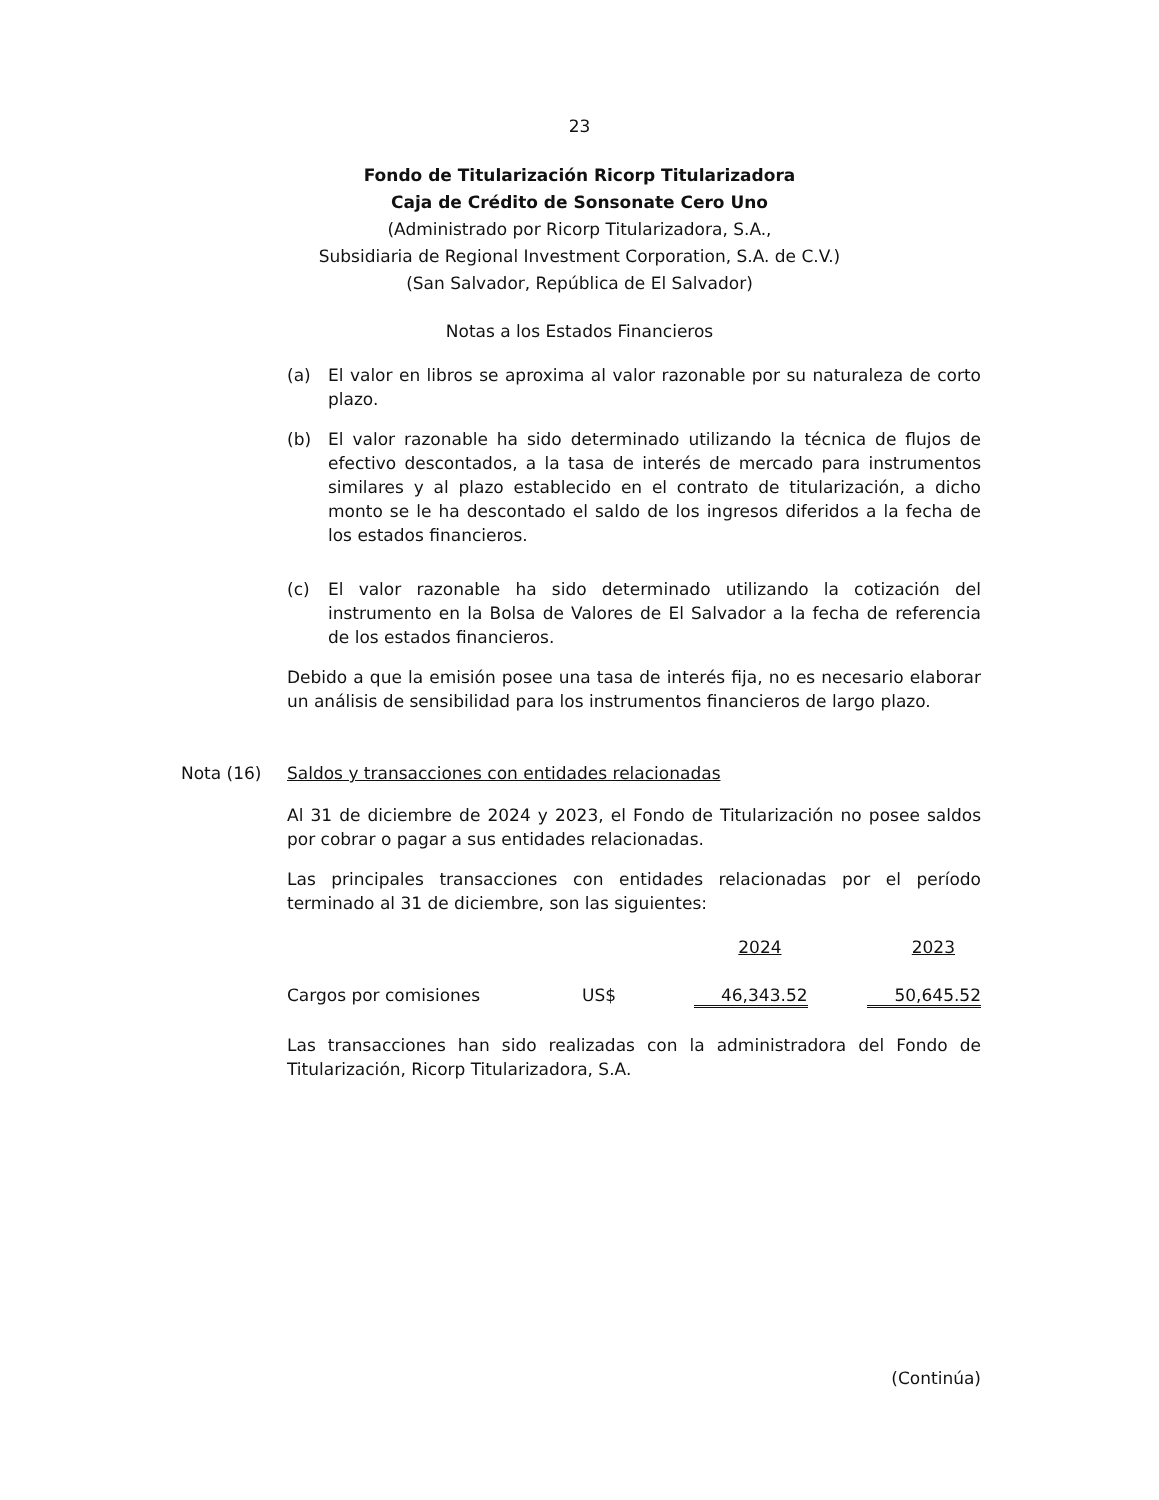23
Fondo de Titularización Ricorp Titularizadora
Caja de Crédito de Sonsonate Cero Uno
(Administrado por Ricorp Titularizadora, S.A.,
Subsidiaria de Regional Investment Corporation, S.A. de C.V.)
(San Salvador, República de El Salvador)
Notas a los Estados Financieros
(a) El valor en libros se aproxima al valor razonable por su naturaleza de corto plazo.
(b) El valor razonable ha sido determinado utilizando la técnica de flujos de efectivo descontados, a la tasa de interés de mercado para instrumentos similares y al plazo establecido en el contrato de titularización, a dicho monto se le ha descontado el saldo de los ingresos diferidos a la fecha de los estados financieros.
(c) El valor razonable ha sido determinado utilizando la cotización del instrumento en la Bolsa de Valores de El Salvador a la fecha de referencia de los estados financieros.
Debido a que la emisión posee una tasa de interés fija, no es necesario elaborar un análisis de sensibilidad para los instrumentos financieros de largo plazo.
Nota (16) Saldos y transacciones con entidades relacionadas
Al 31 de diciembre de 2024 y 2023, el Fondo de Titularización no posee saldos por cobrar o pagar a sus entidades relacionadas.
Las principales transacciones con entidades relacionadas por el período terminado al 31 de diciembre, son las siguientes:
| | | 2024 | 2023 |
| --- | --- | --- | --- |
| Cargos por comisiones | US$ | 46,343.52 | 50,645.52 |
Las transacciones han sido realizadas con la administradora del Fondo de Titularización, Ricorp Titularizadora, S.A.
(Continúa)